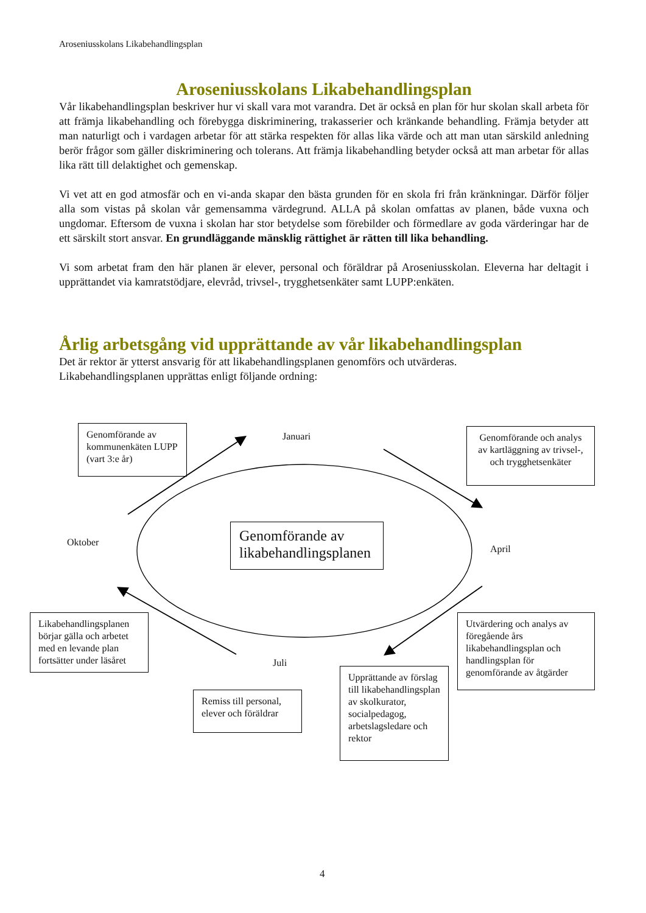Aroseniusskolans Likabehandlingsplan
Aroseniusskolans Likabehandlingsplan
Vår likabehandlingsplan beskriver hur vi skall vara mot varandra. Det är också en plan för hur skolan skall arbeta för att främja likabehandling och förebygga diskriminering, trakasserier och kränkande behandling. Främja betyder att man naturligt och i vardagen arbetar för att stärka respekten för allas lika värde och att man utan särskild anledning berör frågor som gäller diskriminering och tolerans. Att främja likabehandling betyder också att man arbetar för allas lika rätt till delaktighet och gemenskap.
Vi vet att en god atmosfär och en vi-anda skapar den bästa grunden för en skola fri från kränkningar. Därför följer alla som vistas på skolan vår gemensamma värdegrund. ALLA på skolan omfattas av planen, både vuxna och ungdomar. Eftersom de vuxna i skolan har stor betydelse som förebilder och förmedlare av goda värderingar har de ett särskilt stort ansvar. En grundläggande mänsklig rättighet är rätten till lika behandling.
Vi som arbetat fram den här planen är elever, personal och föräldrar på Aroseniusskolan. Eleverna har deltagit i upprättandet via kamratstödjare, elevråd, trivsel-, trygghetsenkäter samt LUPP:enkäten.
Årlig arbetsgång vid upprättande av vår likabehandlingsplan
Det är rektor är ytterst ansvarig för att likabehandlingsplanen genomförs och utvärderas.
Likabehandlingsplanen upprättas enligt följande ordning:
Genomförande av kommunenkäten LUPP (vart 3:e år)
Januari
Genomförande och analys av kartläggning av trivsel-, och trygghetsenkäter
Oktober
Genomförande av likabehandlingsplanen
April
Likabehandlingsplanen börjar gälla och arbetet med en levande plan fortsätter under läsåret
Juli
Utvärdering och analys av föregående års likabehandlingsplan och handlingsplan för genomförande av åtgärder
Remiss till personal, elever och föräldrar
Upprättande av förslag till likabehandlingsplan av skolkurator, socialpedagog, arbetslagsledare och rektor
4